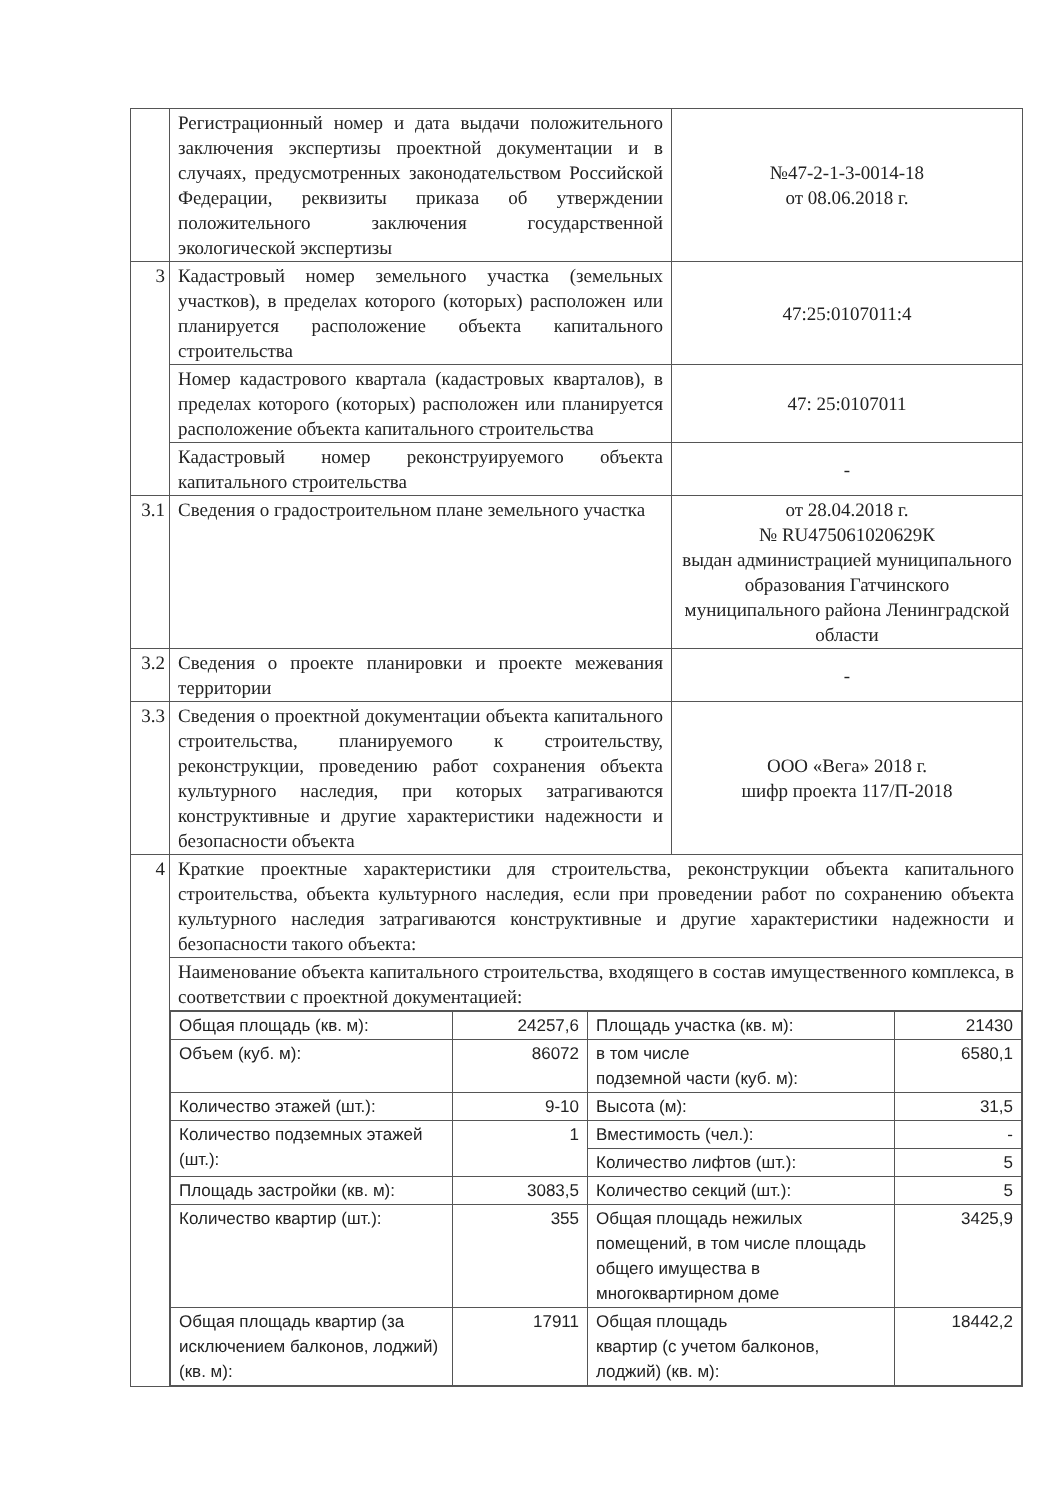| | Регистрационный номер и дата выдачи положительного заключения экспертизы проектной документации и в случаях, предусмотренных законодательством Российской Федерации, реквизиты приказа об утверждении положительного заключения государственной экологической экспертизы | №47-2-1-3-0014-18 от 08.06.2018 г. |
| 3 | Кадастровый номер земельного участка (земельных участков), в пределах которого (которых) расположен или планируется расположение объекта капитального строительства | 47:25:0107011:4 |
| | Номер кадастрового квартала (кадастровых кварталов), в пределах которого (которых) расположен или планируется расположение объекта капитального строительства | 47: 25:0107011 |
| | Кадастровый номер реконструируемого объекта капитального строительства | - |
| 3.1 | Сведения о градостроительном плане земельного участка | от 28.04.2018 г. № RU475061020629К выдан администрацией муниципального образования Гатчинского муниципального района Ленинградской области |
| 3.2 | Сведения о проекте планировки и проекте межевания территории | - |
| 3.3 | Сведения о проектной документации объекта капитального строительства, планируемого к строительству, реконструкции, проведению работ сохранения объекта культурного наследия, при которых затрагиваются конструктивные и другие характеристики надежности и безопасности объекта | ООО «Вега» 2018 г. шифр проекта 117/П-2018 |
| 4 | Краткие проектные характеристики для строительства, реконструкции объекта капитального строительства, объекта культурного наследия, если при проведении работ по сохранению объекта культурного наследия затрагиваются конструктивные и другие характеристики надежности и безопасности такого объекта: | |
| | Наименование объекта капитального строительства, входящего в состав имущественного комплекса, в соответствии с проектной документацией: | |
| | / Общая площадь (кв. м): / 24257,6 / Площадь участка (кв. м): / 21430 / / Объем (куб. м): / 86072 / в том числе подземной части (куб. м): / 6580,1 / / Количество этажей (шт.): / 9-10 / Высота (м): / 31,5 / / Количество подземных этажей (шт.): / 1 / Вместимость (чел.): / - / / / / Количество лифтов (шт.): / 5 / / Площадь застройки (кв. м): / 3083,5 / Количество секций (шт.): / 5 / / Количество квартир (шт.): / 355 / Общая площадь нежилых помещений, в том числе площадь общего имущества в многоквартирном доме / 3425,9 / / Общая площадь квартир (за исключением балконов, лоджий) (кв. м): / 17911 / Общая площадь квартир (с учетом балконов, лоджий) (кв. м): / 18442,2 / | |